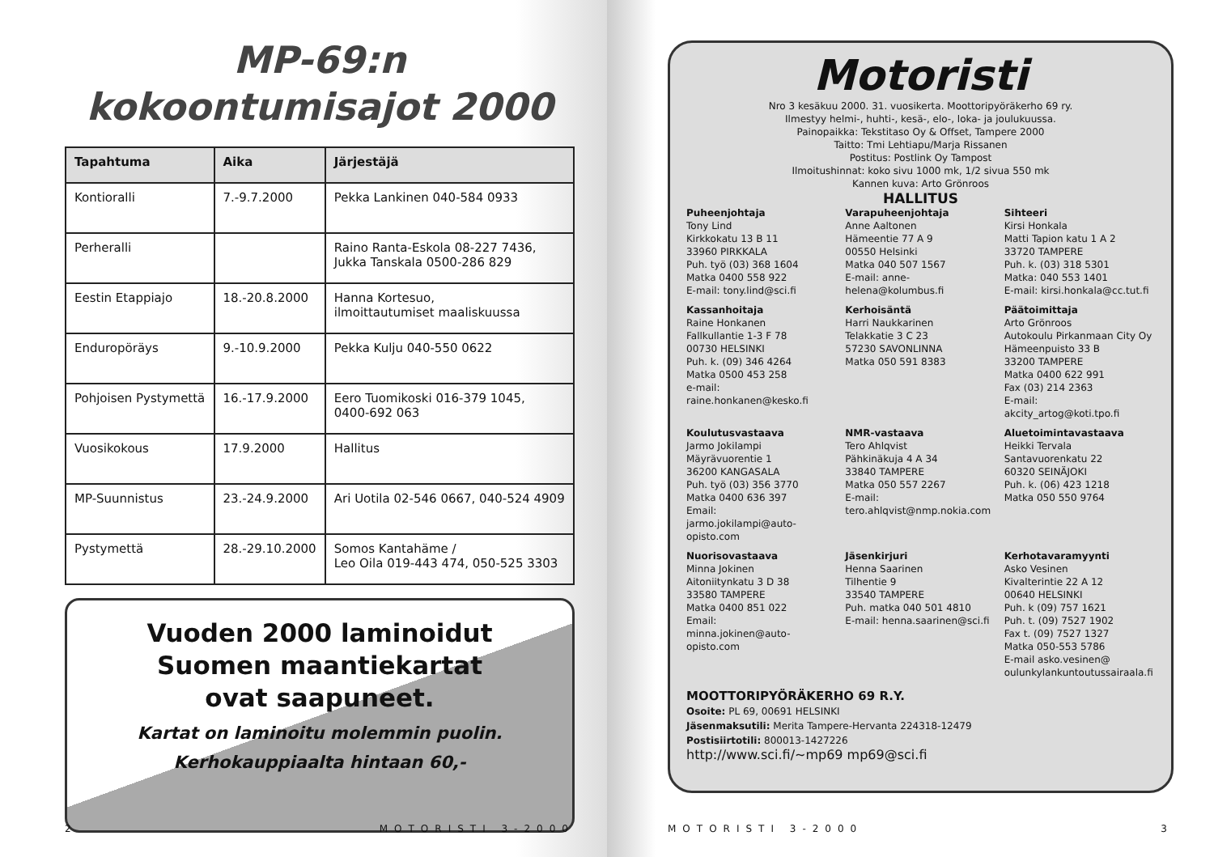MP-69:n
kokoontumisajot 2000
| Tapahtuma | Aika | Järjestäjä |
| --- | --- | --- |
| Kontioralli | 7.-9.7.2000 | Pekka Lankinen 040-584 0933 |
| Perheralli | | Raino Ranta-Eskola 08-227 7436, Jukka Tanskala 0500-286 829 |
| Eestin Etappiajo | 18.-20.8.2000 | Hanna Kortesuo, ilmoittautumiset maaliskuussa |
| Enduropöräys | 9.-10.9.2000 | Pekka Kulju 040-550 0622 |
| Pohjoisen Pystymettä | 16.-17.9.2000 | Eero Tuomikoski 016-379 1045, 0400-692 063 |
| Vuosikokous | 17.9.2000 | Hallitus |
| MP-Suunnistus | 23.-24.9.2000 | Ari Uotila 02-546 0667, 040-524 4909 |
| Pystymettä | 28.-29.10.2000 | Somos Kantahäme / Leo Oila 019-443 474, 050-525 3303 |
Vuoden 2000 laminoidut
Suomen maantiekartat
ovat saapuneet.
Kartat on laminoitu molemmin puolin.
Kerhokauppiaalta hintaan 60,-
2 MOTORISTI 3-2000
Motoristi
Nro 3 kesäkuu 2000. 31. vuosikerta. Moottoripyöräkerho 69 ry.
Ilmestyy helmi-, huhti-, kesä-, elo-, loka- ja joulukuussa.
Painopaikka: Tekstitaso Oy & Offset, Tampere 2000
Taitto: Tmi Lehtiapu/Marja Rissanen
Postitus: Postlink Oy Tampost
Ilmoitushinnat: koko sivu 1000 mk, 1/2 sivua 550 mk
Kannen kuva: Arto Grönroos
HALLITUS
Puheenjohtaja
Tony Lind
Kirkkokatu 13 B 11
33960 PIRKKALA
Puh. työ (03) 368 1604
Matka 0400 558 922
E-mail: tony.lind@sci.fi
Varapuheenjohtaja
Anne Aaltonen
Hämeentie 77 A 9
00550 Helsinki
Matka 040 507 1567
E-mail: anne-helena@kolumbus.fi
Sihteeri
Kirsi Honkala
Matti Tapion katu 1 A 2
33720 TAMPERE
Puh. k. (03) 318 5301
Matka: 040 553 1401
E-mail: kirsi.honkala@cc.tut.fi
Kassanhoitaja
Raine Honkanen
Fallkullantie 1-3 F 78
00730 HELSINKI
Puh. k. (09) 346 4264
Matka 0500 453 258
e-mail: raine.honkanen@kesko.fi
Kerhoisäntä
Harri Naukkarinen
Telakkatie 3 C 23
57230 SAVONLINNA
Matka 050 591 8383
Päätoimittaja
Arto Grönroos
Autokoulu Pirkanmaan City Oy
Hämeenpuisto 33 B
33200 TAMPERE
Matka 0400 622 991
Fax (03) 214 2363
E-mail: akcity_artog@koti.tpo.fi
Koulutusvastaava
Jarmo Jokilampi
Mäyrävuorentie 1
36200 KANGASALA
Puh. työ (03) 356 3770
Matka 0400 636 397
Email:
jarmo.jokilampi@auto-opisto.com
NMR-vastaava
Tero Ahlqvist
Pähkinäkuja 4 A 34
33840 TAMPERE
Matka 050 557 2267
E-mail:
tero.ahlqvist@nmp.nokia.com
Aluetoimintavastaava
Heikki Tervala
Santavuorenkatu 22
60320 SEINÄJOKI
Puh. k. (06) 423 1218
Matka 050 550 9764
Nuorisovastaava
Minna Jokinen
Aitoniitynkatu 3 D 38
33580 TAMPERE
Matka 0400 851 022
Email:
minna.jokinen@auto-opisto.com
Jäsenkirjuri
Henna Saarinen
Tilhentie 9
33540 TAMPERE
Puh. matka 040 501 4810
E-mail: henna.saarinen@sci.fi
Kerhotavaramyynti
Asko Vesinen
Kivalterintie 22 A 12
00640 HELSINKI
Puh. k (09) 757 1621
Puh. t. (09) 7527 1902
Fax t. (09) 7527 1327
Matka 050-553 5786
E-mail asko.vesinen@
oulunkylankuntoutussairaala.fi
MOOTTORIPYÖRÄKERHO 69 R.Y.
Osoite: PL 69, 00691 HELSINKI
Jäsenmaksutili: Merita Tampere-Hervanta 224318-12479
Postisiirtotili: 800013-1427226
http://www.sci.fi/~mp69 mp69@sci.fi
MOTORISTI 3-2000 3